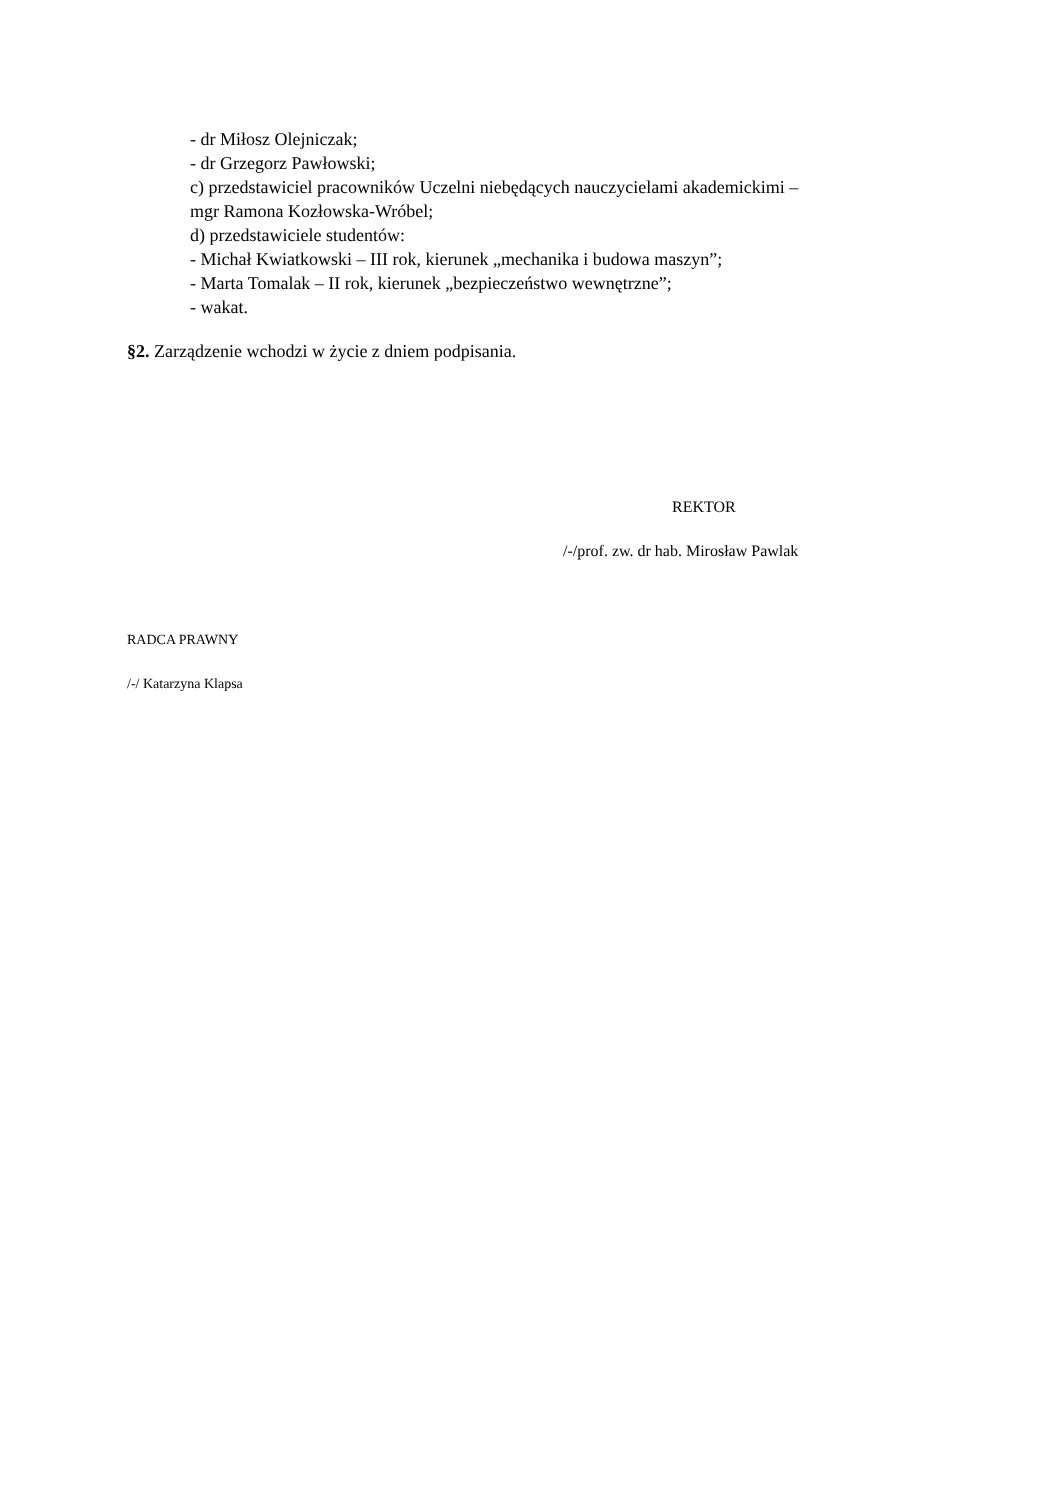- dr Miłosz Olejniczak;
- dr Grzegorz Pawłowski;
c) przedstawiciel pracowników Uczelni niebędących nauczycielami akademickimi –
mgr Ramona Kozłowska-Wróbel;
d) przedstawiciele studentów:
- Michał Kwiatkowski – III rok, kierunek „mechanika i budowa maszyn”;
- Marta Tomalak – II rok, kierunek „bezpieczeństwo wewnętrzne”;
- wakat.
§2. Zarządzenie wchodzi w życie z dniem podpisania.
REKTOR
/-/prof. zw. dr hab. Mirosław Pawlak
RADCA PRAWNY
/-/ Katarzyna Klapsa